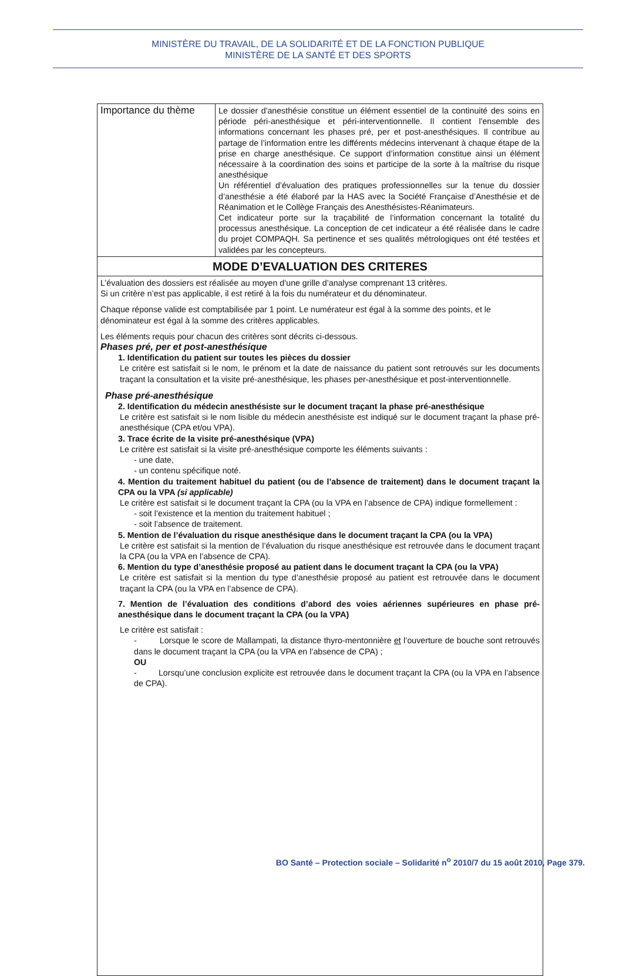MINISTÈRE DU TRAVAIL, DE LA SOLIDARITÉ ET DE LA FONCTION PUBLIQUE
MINISTÈRE DE LA SANTÉ ET DES SPORTS
| Importance du thème | Le dossier d'anesthésie constitue un élément essentiel de la continuité des soins en période péri-anesthésique et péri-interventionnelle. Il contient l'ensemble des informations concernant les phases pré, per et post-anesthésiques. Il contribue au partage de l’information entre les différents médecins intervenant à chaque étape de la prise en charge anesthésique. Ce support d’information constitue ainsi un élément nécessaire à la coordination des soins et participe de la sorte à la maîtrise du risque anesthésique Un référentiel d’évaluation des pratiques professionnelles sur la tenue du dossier d’anesthésie a été élaboré par la HAS avec la Société Française d’Anesthésie et de Réanimation et le Collège Français des Anesthésistes-Réanimateurs. Cet indicateur porte sur la traçabilité de l’information concernant la totalité du processus anesthésique. La conception de cet indicateur a été réalisée dans le cadre du projet COMPAQH. Sa pertinence et ses qualités métrologiques ont été testées et validées par les concepteurs. |
| MODE D’EVALUATION DES CRITERES | |
| L’évaluation des dossiers est réalisée au moyen d’une grille d’analyse comprenant 13 critères. Si un critère n’est pas applicable, il est retiré à la fois du numérateur et du dénominateur. Chaque réponse valide est comptabilisée par 1 point. Le numérateur est égal à la somme des points, et le dénominateur est égal à la somme des critères applicables. Les éléments requis pour chacun des critères sont décrits ci-dessous. Phases pré, per et post-anesthésique 1. Identification du patient sur toutes les pièces du dossier Le critère est satisfait si le nom, le prénom et la date de naissance du patient sont retrouvés sur les documents traçant la consultation et la visite pré-anesthésique, les phases per-anesthésique et post-interventionnelle. Phase pré-anesthésique 2. Identification du médecin anesthésiste sur le document traçant la phase pré-anesthésique Le critère est satisfait si le nom lisible du médecin anesthésiste est indiqué sur le document traçant la phase pré-anesthésique (CPA et/ou VPA). 3. Trace écrite de la visite pré-anesthésique (VPA) Le critère est satisfait si la visite pré-anesthésique comporte les éléments suivants : - une date, - un contenu spécifique noté. 4. Mention du traitement habituel du patient (ou de l’absence de traitement) dans le document traçant la CPA ou la VPA (si applicable) Le critère est satisfait si le document traçant la CPA (ou la VPA en l’absence de CPA) indique formellement : - soit l’existence et la mention du traitement habituel ; - soit l’absence de traitement. 5. Mention de l’évaluation du risque anesthésique dans le document traçant la CPA (ou la VPA) Le critère est satisfait si la mention de l’évaluation du risque anesthésique est retrouvée dans le document traçant la CPA (ou la VPA en l’absence de CPA). 6. Mention du type d’anesthésie proposé au patient dans le document traçant la CPA (ou la VPA) Le critère est satisfait si la mention du type d’anesthésie proposé au patient est retrouvée dans le document traçant la CPA (ou la VPA en l’absence de CPA). 7. Mention de l’évaluation des conditions d’abord des voies aériennes supérieures en phase pré-anesthésique dans le document traçant la CPA (ou la VPA) Le critère est satisfait : - Lorsque le score de Mallampati, la distance thyro-mentonnière et l’ouverture de bouche sont retrouvés dans le document traçant la CPA (ou la VPA en l’absence de CPA) ; OU - Lorsqu’une conclusion explicite est retrouvée dans le document traçant la CPA (ou la VPA en l’absence de CPA). | |
BO Santé – Protection sociale – Solidarité n<sup>o</sup> 2010/7 du 15 août 2010, Page 379.